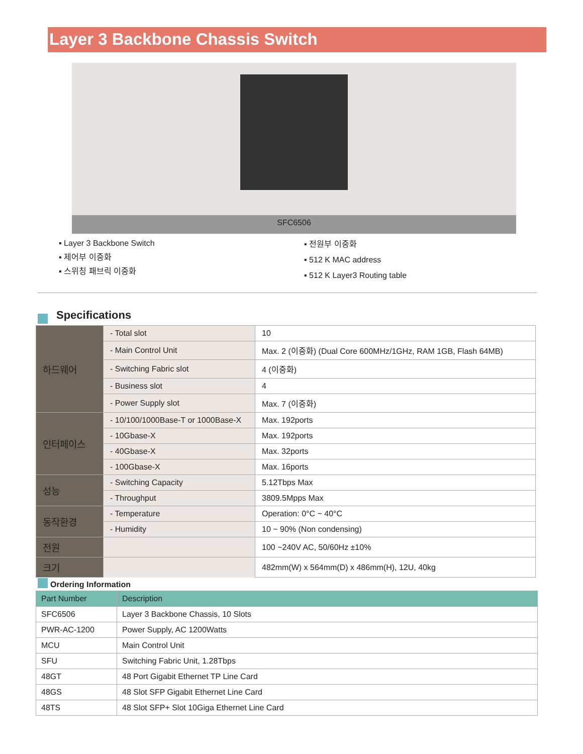Layer 3 Backbone Chassis Switch
SFC6506
▪ Layer 3 Backbone Switch
▪ 제어부 이중화
▪ 스위칭 패브릭 이중화
▪ 전원부 이중화
▪ 512 K MAC address
▪ 512 K Layer3 Routing table
Specifications
| 하드웨어 | - Total slot | 10 |
| | - Main Control Unit | Max. 2 (이중화) (Dual Core 600MHz/1GHz, RAM 1GB, Flash 64MB) |
| | - Switching Fabric slot | 4 (이중화) |
| | - Business slot | 4 |
| | - Power Supply slot | Max. 7 (이중화) |
| 인터페이스 | - 10/100/1000Base-T or 1000Base-X | Max. 192ports |
| | - 10Gbase-X | Max. 192ports |
| | - 40Gbase-X | Max. 32ports |
| | - 100Gbase-X | Max. 16ports |
| 성능 | - Switching Capacity | 5.12Tbps Max |
| | - Throughput | 3809.5Mpps Max |
| 동작환경 | - Temperature | Operation: 0°C ~ 40°C |
| | - Humidity | 10 ~ 90% (Non condensing) |
| 전원 | | 100 ~240V AC, 50/60Hz ±10% |
| 크기 | | 482mm(W) x 564mm(D) x 486mm(H), 12U, 40kg |
Ordering Information
| Part Number | Description |
| --- | --- |
| SFC6506 | Layer 3 Backbone Chassis, 10 Slots |
| PWR-AC-1200 | Power Supply, AC 1200Watts |
| MCU | Main Control Unit |
| SFU | Switching Fabric Unit, 1.28Tbps |
| 48GT | 48 Port Gigabit Ethernet TP Line Card |
| 48GS | 48 Slot SFP Gigabit Ethernet Line Card |
| 48TS | 48 Slot SFP+ Slot 10Giga Ethernet Line Card |